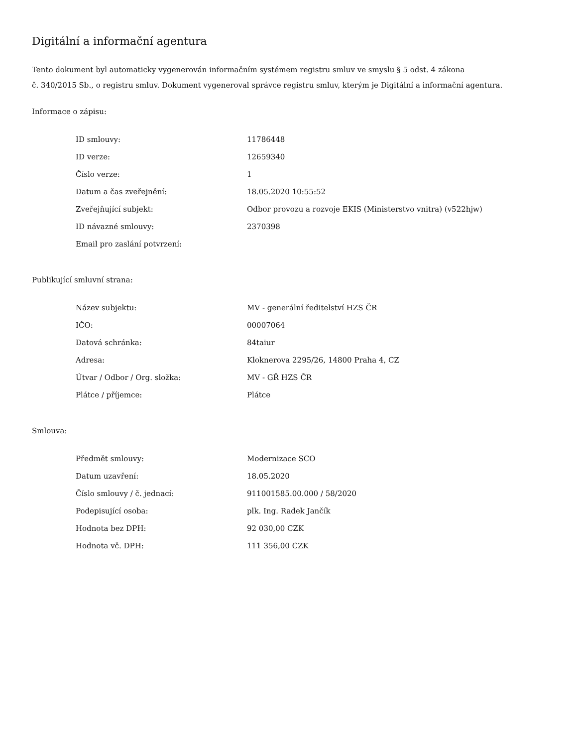Digitální a informační agentura
Tento dokument byl automaticky vygenerován informačním systémem registru smluv ve smyslu § 5 odst. 4 zákona
č. 340/2015 Sb., o registru smluv. Dokument vygeneroval správce registru smluv, kterým je Digitální a informační agentura.
Informace o zápisu:
| ID smlouvy: | 11786448 |
| ID verze: | 12659340 |
| Číslo verze: | 1 |
| Datum a čas zveřejnění: | 18.05.2020 10:55:52 |
| Zveřejňující subjekt: | Odbor provozu a rozvoje EKIS (Ministerstvo vnitra) (v522hjw) |
| ID návazné smlouvy: | 2370398 |
| Email pro zaslání potvrzení: | |
Publikující smluvní strana:
| Název subjektu: | MV - generální ředitelství HZS ČR |
| IČO: | 00007064 |
| Datová schránka: | 84taiur |
| Adresa: | Kloknerova 2295/26, 14800 Praha 4, CZ |
| Útvar / Odbor / Org. složka: | MV - GŘ HZS ČR |
| Plátce / příjemce: | Plátce |
Smlouva:
| Předmět smlouvy: | Modernizace SCO |
| Datum uzavření: | 18.05.2020 |
| Číslo smlouvy / č. jednací: | 911001585.00.000 / 58/2020 |
| Podepisující osoba: | plk. Ing. Radek Jančík |
| Hodnota bez DPH: | 92 030,00 CZK |
| Hodnota vč. DPH: | 111 356,00 CZK |